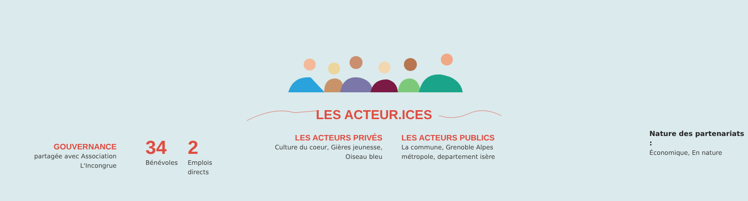LES ACTEUR.ICES
GOUVERNANCE
partagée avec Association L'Incongrue
34
Bénévoles
2
Emplois directs
LES ACTEURS PRIVÉS
Culture du coeur, Gières jeunesse, Oiseau bleu
LES ACTEURS PUBLICS
La commune, Grenoble Alpes métropole, departement isère
Nature des partenariats :
Économique, En nature